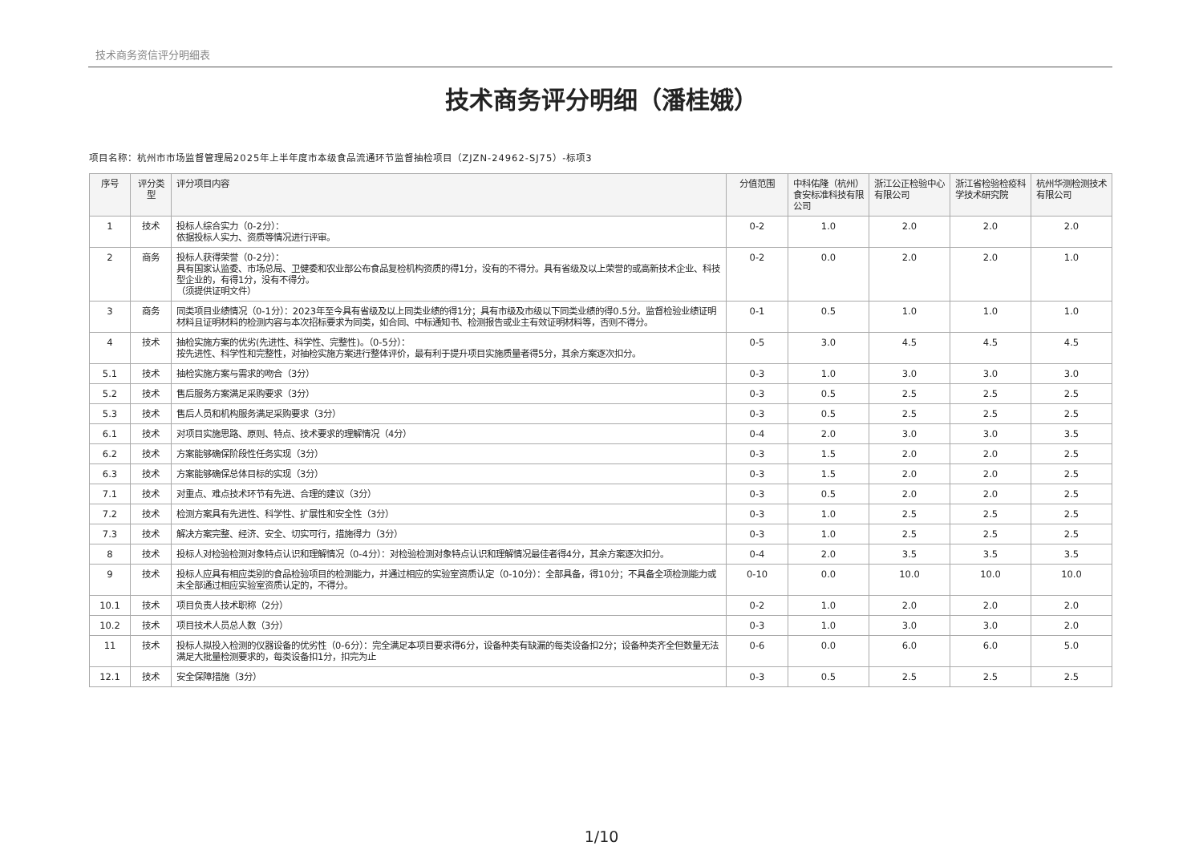技术商务资信评分明细表
技术商务评分明细（潘桂娥）
项目名称：杭州市市场监督管理局2025年上半年度市本级食品流通环节监督抽检项目（ZJZN-24962-SJ75）-标项3
| 序号 | 评分类型 | 评分项目内容 | 分值范围 | 中科佑隆（杭州）食安标准科技有限公司 | 浙江公正检验中心有限公司 | 浙江省检验检疫科学技术研究院 | 杭州华测检测技术有限公司 |
| --- | --- | --- | --- | --- | --- | --- | --- |
| 1 | 技术 | 投标人综合实力（0-2分）： 依据投标人实力、资质等情况进行评审。 | 0-2 | 1.0 | 2.0 | 2.0 | 2.0 |
| 2 | 商务 | 投标人获得荣誉（0-2分）： 具有国家认监委、市场总局、卫健委和农业部公布食品复检机构资质的得1分，没有的不得分。具有省级及以上荣誉的或高新技术企业、科技型企业的，有得1分，没有不得分。 （须提供证明文件） | 0-2 | 0.0 | 2.0 | 2.0 | 1.0 |
| 3 | 商务 | 同类项目业绩情况（0-1分）：2023年至今具有省级及以上同类业绩的得1分；具有市级及市级以下同类业绩的得0.5分。监督检验业绩证明材料且证明材料的检测内容与本次招标要求为同类，如合同、中标通知书、检测报告或业主有效证明材料等，否则不得分。 | 0-1 | 0.5 | 1.0 | 1.0 | 1.0 |
| 4 | 技术 | 抽检实施方案的优劣(先进性、科学性、完整性)。（0-5分）： 按先进性、科学性和完整性，对抽检实施方案进行整体评价，最有利于提升项目实施质量者得5分，其余方案逐次扣分。 | 0-5 | 3.0 | 4.5 | 4.5 | 4.5 |
| 5.1 | 技术 | 抽检实施方案与需求的吻合（3分） | 0-3 | 1.0 | 3.0 | 3.0 | 3.0 |
| 5.2 | 技术 | 售后服务方案满足采购要求（3分） | 0-3 | 0.5 | 2.5 | 2.5 | 2.5 |
| 5.3 | 技术 | 售后人员和机构服务满足采购要求（3分） | 0-3 | 0.5 | 2.5 | 2.5 | 2.5 |
| 6.1 | 技术 | 对项目实施思路、原则、特点、技术要求的理解情况（4分） | 0-4 | 2.0 | 3.0 | 3.0 | 3.5 |
| 6.2 | 技术 | 方案能够确保阶段性任务实现（3分） | 0-3 | 1.5 | 2.0 | 2.0 | 2.5 |
| 6.3 | 技术 | 方案能够确保总体目标的实现（3分） | 0-3 | 1.5 | 2.0 | 2.0 | 2.5 |
| 7.1 | 技术 | 对重点、难点技术环节有先进、合理的建议（3分） | 0-3 | 0.5 | 2.0 | 2.0 | 2.5 |
| 7.2 | 技术 | 检测方案具有先进性、科学性、扩展性和安全性（3分） | 0-3 | 1.0 | 2.5 | 2.5 | 2.5 |
| 7.3 | 技术 | 解决方案完整、经济、安全、切实可行，措施得力（3分） | 0-3 | 1.0 | 2.5 | 2.5 | 2.5 |
| 8 | 技术 | 投标人对检验检测对象特点认识和理解情况（0-4分）：对检验检测对象特点认识和理解情况最佳者得4分，其余方案逐次扣分。 | 0-4 | 2.0 | 3.5 | 3.5 | 3.5 |
| 9 | 技术 | 投标人应具有相应类别的食品检验项目的检测能力，并通过相应的实验室资质认定（0-10分）：全部具备，得10分；不具备全项检测能力或未全部通过相应实验室资质认定的，不得分。 | 0-10 | 0.0 | 10.0 | 10.0 | 10.0 |
| 10.1 | 技术 | 项目负责人技术职称（2分） | 0-2 | 1.0 | 2.0 | 2.0 | 2.0 |
| 10.2 | 技术 | 项目技术人员总人数（3分） | 0-3 | 1.0 | 3.0 | 3.0 | 2.0 |
| 11 | 技术 | 投标人拟投入检测的仪器设备的优劣性（0-6分）：完全满足本项目要求得6分，设备种类有缺漏的每类设备扣2分；设备种类齐全但数量无法满足大批量检测要求的，每类设备扣1分，扣完为止 | 0-6 | 0.0 | 6.0 | 6.0 | 5.0 |
| 12.1 | 技术 | 安全保障措施（3分） | 0-3 | 0.5 | 2.5 | 2.5 | 2.5 |
1/10